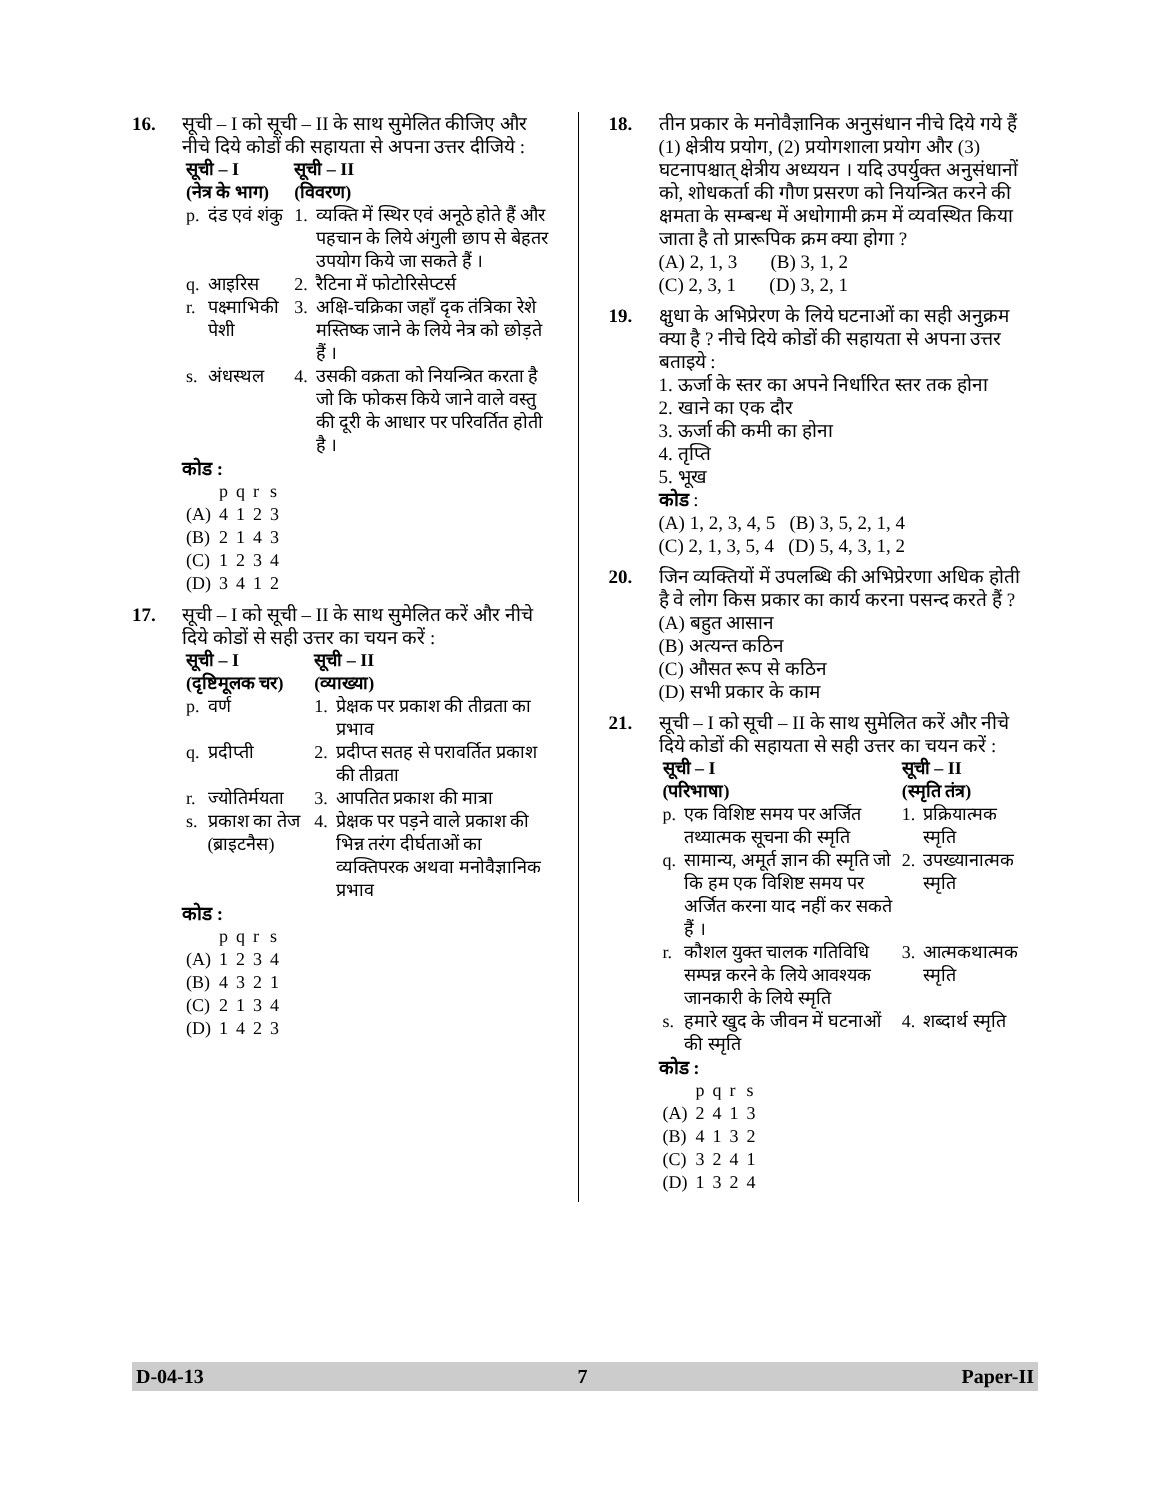16. सूची – I को सूची – II के साथ सुमेलित कीजिए और नीचे दिये कोडों की सहायता से अपना उत्तर दीजिये :
| सूची – I (नेत्र के भाग) | | सूची – II (विवरण) | |
| --- | --- | --- | --- |
| p. | दंड एवं शंकु | 1. | व्यक्ति में स्थिर एवं अनूठे होते हैं और पहचान के लिये अंगुली छाप से बेहतर उपयोग किये जा सकते हैं । |
| q. | आइरिस | 2. | रैटिना में फोटोरिसेप्टर्स |
| r. | पक्ष्माभिकी पेशी | 3. | अक्षि-चक्रिका जहाँ दृक तंत्रिका रेशे मस्तिष्क जाने के लिये नेत्र को छोड़ते हैं । |
| s. | अंधस्थल | 4. | उसकी वक्रता को नियन्त्रित करता है जो कि फोकस किये जाने वाले वस्तु की दूरी के आधार पर परिवर्तित होती है । |
कोड :
| | p | q | r | s |
| (A) | 4 | 1 | 2 | 3 |
| (B) | 2 | 1 | 4 | 3 |
| (C) | 1 | 2 | 3 | 4 |
| (D) | 3 | 4 | 1 | 2 |
17. सूची – I को सूची – II के साथ सुमेलित करें और नीचे दिये कोडों से सही उत्तर का चयन करें :
| सूची – I (दृष्टिमूलक चर) | | सूची – II (व्याख्या) | |
| --- | --- | --- | --- |
| p. | वर्ण | 1. | प्रेक्षक पर प्रकाश की तीव्रता का प्रभाव |
| q. | प्रदीप्ती | 2. | प्रदीप्त सतह से परावर्तित प्रकाश की तीव्रता |
| r. | ज्योतिर्मयता | 3. | आपतित प्रकाश की मात्रा |
| s. | प्रकाश का तेज (ब्राइटनैस) | 4. | प्रेक्षक पर पड़ने वाले प्रकाश की भिन्न तरंग दीर्घताओं का व्यक्तिपरक अथवा मनोवैज्ञानिक प्रभाव |
कोड :
| | p | q | r | s |
| (A) | 1 | 2 | 3 | 4 |
| (B) | 4 | 3 | 2 | 1 |
| (C) | 2 | 1 | 3 | 4 |
| (D) | 1 | 4 | 2 | 3 |
18. तीन प्रकार के मनोवैज्ञानिक अनुसंधान नीचे दिये गये हैं (1) क्षेत्रीय प्रयोग, (2) प्रयोगशाला प्रयोग और (3) घटनापश्चात् क्षेत्रीय अध्ययन । यदि उपर्युक्त अनुसंधानों को, शोधकर्ता की गौण प्रसरण को नियन्त्रित करने की क्षमता के सम्बन्ध में अधोगामी क्रम में व्यवस्थित किया जाता है तो प्रारूपिक क्रम क्या होगा ?
(A) 2, 1, 3 (B) 3, 1, 2
(C) 2, 3, 1 (D) 3, 2, 1
19. क्षुधा के अभिप्रेरण के लिये घटनाओं का सही अनुक्रम क्या है ? नीचे दिये कोडों की सहायता से अपना उत्तर बताइये :
1. ऊर्जा के स्तर का अपने निर्धारित स्तर तक होना
2. खाने का एक दौर
3. ऊर्जा की कमी का होना
4. तृप्ति
5. भूख
कोड :
(A) 1, 2, 3, 4, 5 (B) 3, 5, 2, 1, 4
(C) 2, 1, 3, 5, 4 (D) 5, 4, 3, 1, 2
20. जिन व्यक्तियों में उपलब्धि की अभिप्रेरणा अधिक होती है वे लोग किस प्रकार का कार्य करना पसन्द करते हैं ?
(A) बहुत आसान
(B) अत्यन्त कठिन
(C) औसत रूप से कठिन
(D) सभी प्रकार के काम
21. सूची – I को सूची – II के साथ सुमेलित करें और नीचे दिये कोडों की सहायता से सही उत्तर का चयन करें :
| सूची – I (परिभाषा) | | सूची – II (स्मृति तंत्र) | |
| --- | --- | --- | --- |
| p. | एक विशिष्ट समय पर अर्जित तथ्यात्मक सूचना की स्मृति | 1. | प्रक्रियात्मक स्मृति |
| q. | सामान्य, अमूर्त ज्ञान की स्मृति जो कि हम एक विशिष्ट समय पर अर्जित करना याद नहीं कर सकते हैं । | 2. | उपख्यानात्मक स्मृति |
| r. | कौशल युक्त चालक गतिविधि सम्पन्न करने के लिये आवश्यक जानकारी के लिये स्मृति | 3. | आत्मकथात्मक स्मृति |
| s. | हमारे खुद के जीवन में घटनाओं की स्मृति | 4. | शब्दार्थ स्मृति |
कोड :
| | p | q | r | s |
| (A) | 2 | 4 | 1 | 3 |
| (B) | 4 | 1 | 3 | 2 |
| (C) | 3 | 2 | 4 | 1 |
| (D) | 1 | 3 | 2 | 4 |
D-04-13 7 Paper-II